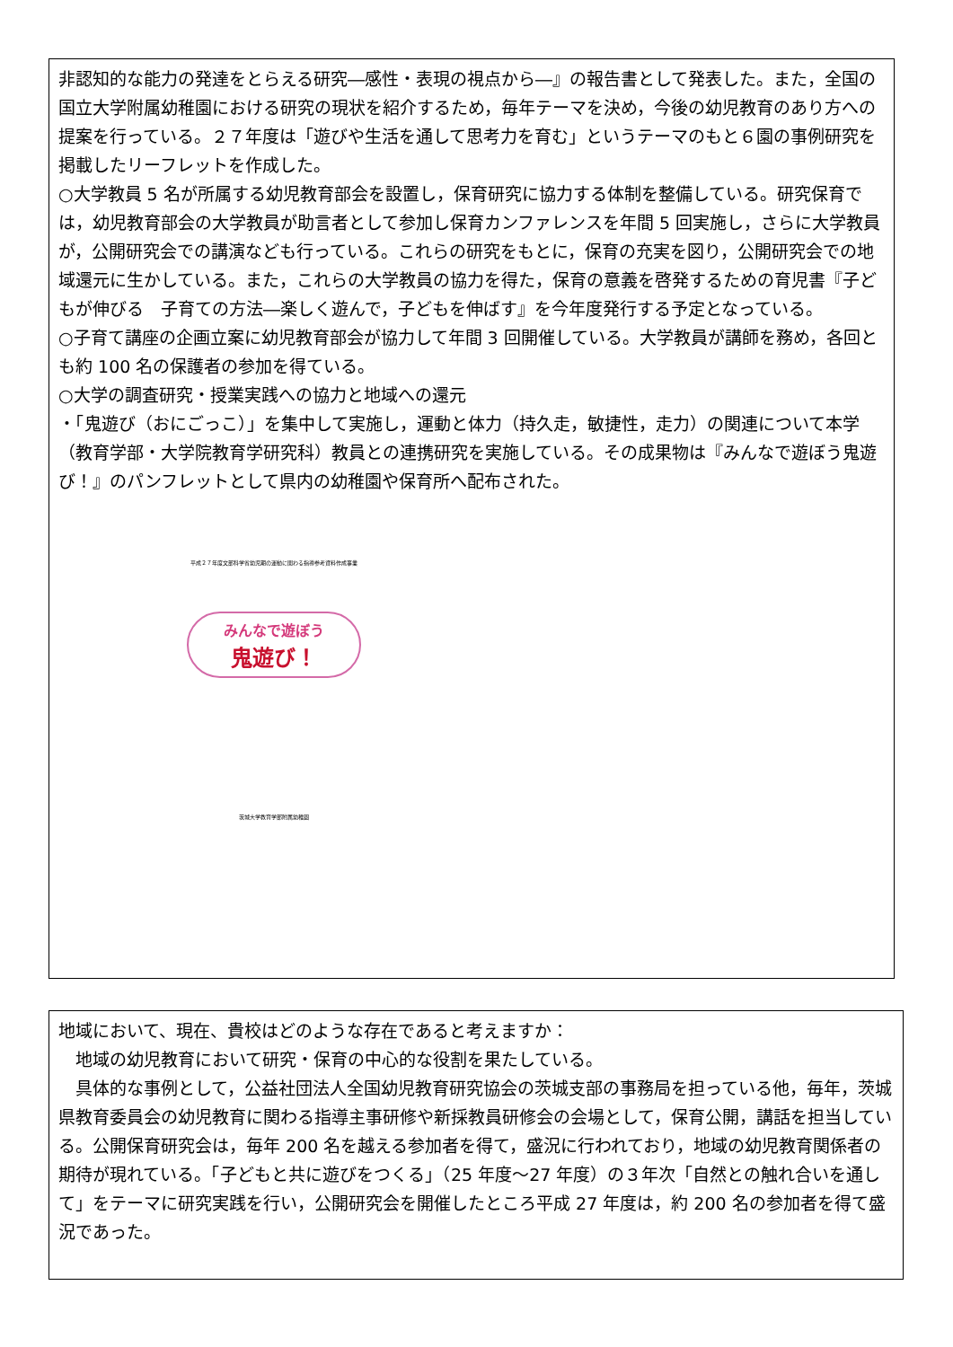非認知的な能力の発達をとらえる研究―感性・表現の視点から―』の報告書として発表した。また，全国の国立大学附属幼稚園における研究の現状を紹介するため，毎年テーマを決め，今後の幼児教育のあり方への提案を行っている。２７年度は「遊びや生活を通して思考力を育む」というテーマのもと６園の事例研究を掲載したリーフレットを作成した。
○大学教員 5 名が所属する幼児教育部会を設置し，保育研究に協力する体制を整備している。研究保育では，幼児教育部会の大学教員が助言者として参加し保育カンファレンスを年間 5 回実施し，さらに大学教員が，公開研究会での講演なども行っている。これらの研究をもとに，保育の充実を図り，公開研究会での地域還元に生かしている。また，これらの大学教員の協力を得た，保育の意義を啓発するための育児書『子どもが伸びる　子育ての方法―楽しく遊んで，子どもを伸ばす』を今年度発行する予定となっている。
○子育て講座の企画立案に幼児教育部会が協力して年間 3 回開催している。大学教員が講師を務め，各回とも約 100 名の保護者の参加を得ている。
○大学の調査研究・授業実践への協力と地域への還元
・「鬼遊び（おにごっこ）」を集中して実施し，運動と体力（持久走，敏捷性，走力）の関連について本学（教育学部・大学院教育学研究科）教員との連携研究を実施している。その成果物は『みんなで遊ぼう鬼遊び！』のパンフレットとして県内の幼稚園や保育所へ配布された。
平成２７年度文部科学省幼児期の運動に関わる指導参考資料作成事業
みんなで遊ぼう
鬼遊び！
茨城大学教育学部附属幼稚園
地域において、現在、貴校はどのような存在であると考えますか：
　地域の幼児教育において研究・保育の中心的な役割を果たしている。
　具体的な事例として，公益社団法人全国幼児教育研究協会の茨城支部の事務局を担っている他，毎年，茨城県教育委員会の幼児教育に関わる指導主事研修や新採教員研修会の会場として，保育公開，講話を担当している。公開保育研究会は，毎年 200 名を越える参加者を得て，盛況に行われており，地域の幼児教育関係者の期待が現れている。「子どもと共に遊びをつくる」（25 年度～27 年度）の３年次「自然との触れ合いを通して」をテーマに研究実践を行い，公開研究会を開催したところ平成 27 年度は，約 200 名の参加者を得て盛況であった。